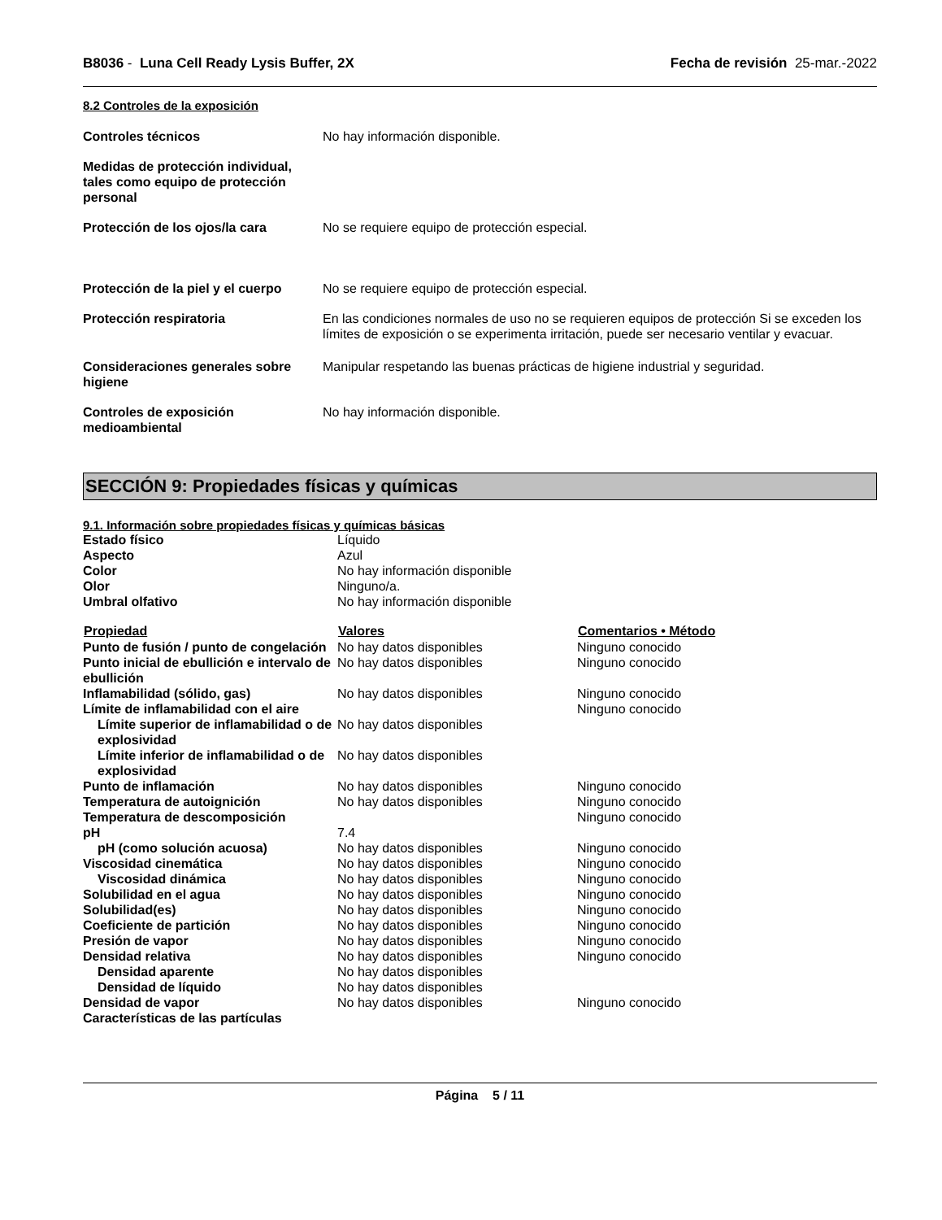B8036 - Luna Cell Ready Lysis Buffer, 2X
Fecha de revisión 25-mar.-2022
8.2 Controles de la exposición
| Controles técnicos | No hay información disponible. |
| Medidas de protección individual, tales como equipo de protección personal | |
| Protección de los ojos/la cara | No se requiere equipo de protección especial. |
| Protección de la piel y el cuerpo | No se requiere equipo de protección especial. |
| Protección respiratoria | En las condiciones normales de uso no se requieren equipos de protección Si se exceden los límites de exposición o se experimenta irritación, puede ser necesario ventilar y evacuar. |
| Consideraciones generales sobre higiene | Manipular respetando las buenas prácticas de higiene industrial y seguridad. |
| Controles de exposición medioambiental | No hay información disponible. |
SECCIÓN 9: Propiedades físicas y químicas
9.1. Información sobre propiedades físicas y químicas básicas
| Estado físico | Líquido | |
| Aspecto | Azul | |
| Color | No hay información disponible | |
| Olor | Ninguno/a. | |
| Umbral olfativo | No hay información disponible | |
| Propiedad | Valores | Comentarios • Método |
| Punto de fusión / punto de congelación | No hay datos disponibles | Ninguno conocido |
| Punto inicial de ebullición e intervalo de ebullición | No hay datos disponibles | Ninguno conocido |
| Inflamabilidad (sólido, gas) | No hay datos disponibles | Ninguno conocido |
| Límite de inflamabilidad con el aire | | Ninguno conocido |
| Límite superior de inflamabilidad o de explosividad | No hay datos disponibles | |
| Límite inferior de inflamabilidad o de explosividad | No hay datos disponibles | |
| Punto de inflamación | No hay datos disponibles | Ninguno conocido |
| Temperatura de autoignición | No hay datos disponibles | Ninguno conocido |
| Temperatura de descomposición | | Ninguno conocido |
| pH | 7.4 | |
| pH (como solución acuosa) | No hay datos disponibles | Ninguno conocido |
| Viscosidad cinemática | No hay datos disponibles | Ninguno conocido |
| Viscosidad dinámica | No hay datos disponibles | Ninguno conocido |
| Solubilidad en el agua | No hay datos disponibles | Ninguno conocido |
| Solubilidad(es) | No hay datos disponibles | Ninguno conocido |
| Coeficiente de partición | No hay datos disponibles | Ninguno conocido |
| Presión de vapor | No hay datos disponibles | Ninguno conocido |
| Densidad relativa | No hay datos disponibles | Ninguno conocido |
| Densidad aparente | No hay datos disponibles | |
| Densidad de líquido | No hay datos disponibles | |
| Densidad de vapor | No hay datos disponibles | Ninguno conocido |
| Características de las partículas | | |
Página 5 / 11